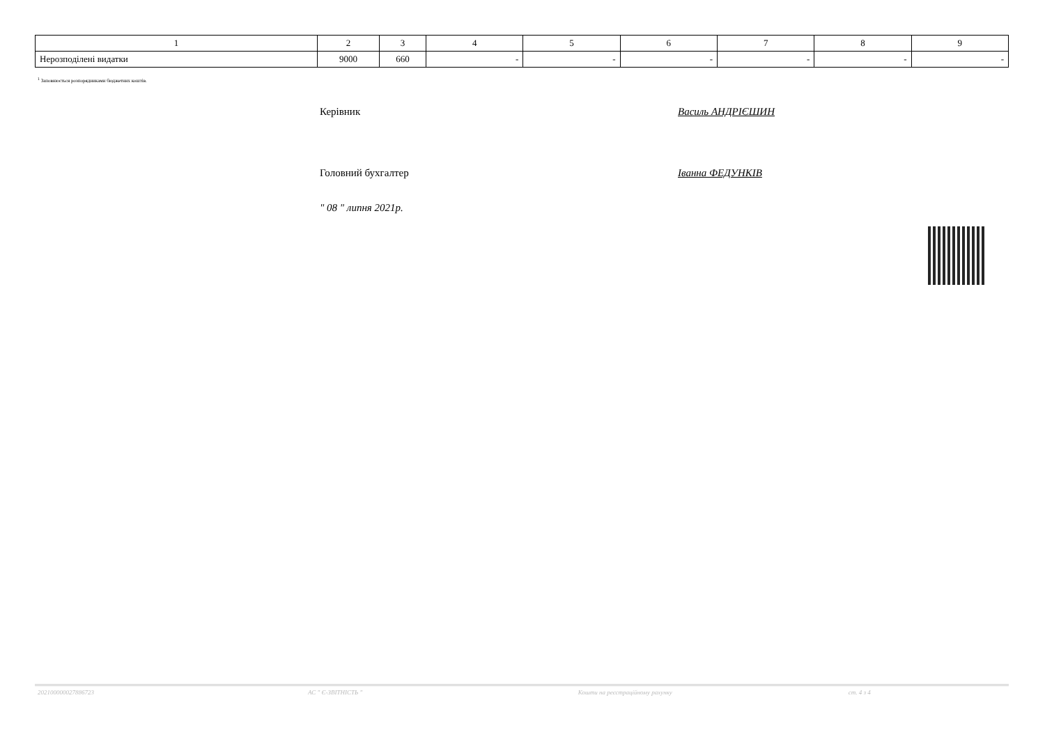| 1 | 2 | 3 | 4 | 5 | 6 | 7 | 8 | 9 |
| --- | --- | --- | --- | --- | --- | --- | --- | --- |
| Нерозподілені видатки | 9000 | 660 | - | - | - | - | - | - |
<sup>1</sup> Заповнюється розпорядниками бюджетних коштів.
Керівник Василь АНДРІЄШИН
Головний бухгалтер Іванна ФЕДУНКІВ
" 08 " липня 2021р.
202100000027886723 АС " Є-ЗВІТНІСТЬ " Кошти на реєстраційному рахунку ст. 4 з 4